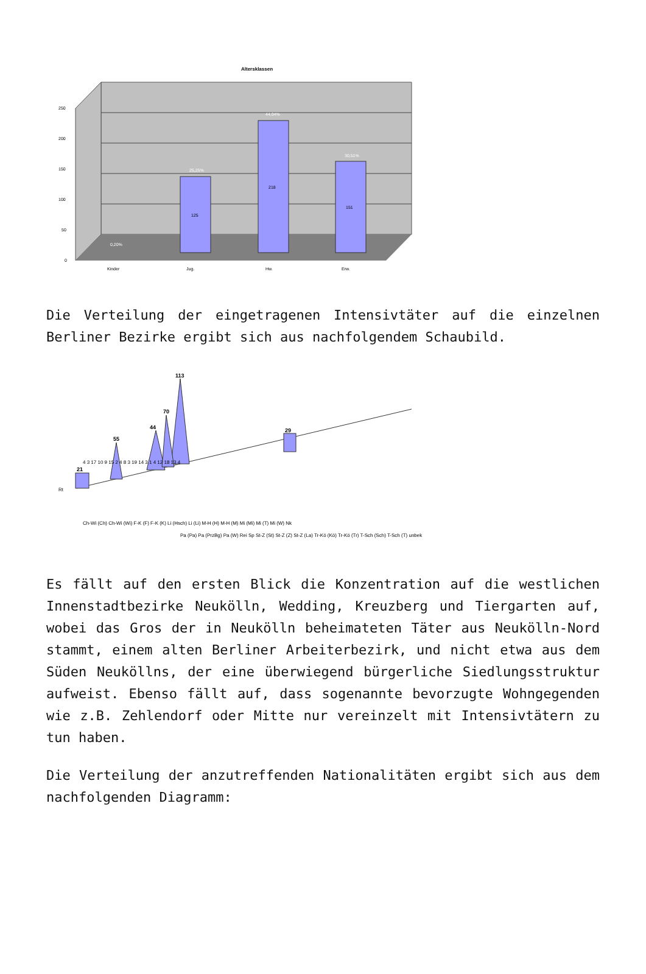Altersklassen
0,20%
25,25%
44,04%
30,51%
125
218
151
250
200
150
100
50
0
Kinder
Jug.
Hw.
Erw.
Die Verteilung der eingetragenen Intensivtäter auf die einzelnen Berliner Bezirke ergibt sich aus nachfolgendem Schaubild.
21
55
44
70
113
29
Rt
Ch-Wi (Ch) Ch-Wi (Wi) F-K (F) F-K (K) Li (Hsch) Li (Li) M-H (H) M-H (M) Mi (Mi) Mi (T) Mi (W) Nk
Pa (Pa) Pa (PrzBg) Pa (W) Rei Sp St-Z (St) St-Z (Z) St-Z (La) Tr-Kö (Kö) Tr-Kö (Tr) T-Sch (Sch) T-Sch (T) unbek
4 3 17 10 9 15 2 4 8 3 19 14 3 1 4 12 18 13 4
Es fällt auf den ersten Blick die Konzentration auf die westlichen Innenstadtbezirke Neukölln, Wedding, Kreuzberg und Tiergarten auf, wobei das Gros der in Neukölln beheimateten Täter aus Neukölln-Nord stammt, einem alten Berliner Arbeiterbezirk, und nicht etwa aus dem Süden Neuköllns, der eine überwiegend bürgerliche Siedlungsstruktur aufweist. Ebenso fällt auf, dass sogenannte bevorzugte Wohngegenden wie z.B. Zehlendorf oder Mitte nur vereinzelt mit Intensivtätern zu tun haben.
Die Verteilung der anzutreffenden Nationalitäten ergibt sich aus dem nachfolgenden Diagramm: